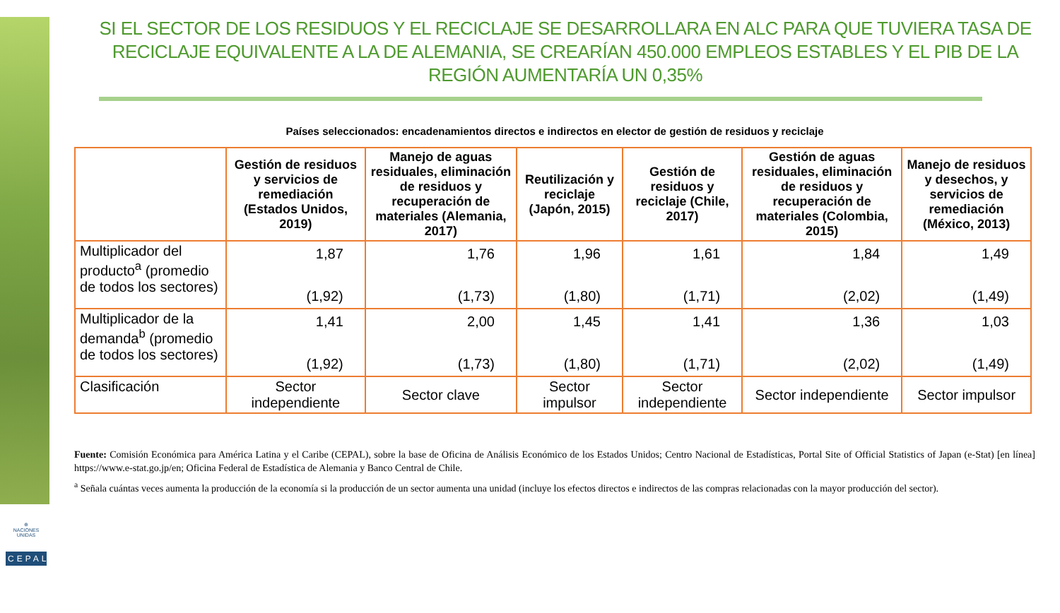⊕
NACIONES UNIDAS
CEPAL
SI EL SECTOR DE LOS RESIDUOS Y EL RECICLAJE SE DESARROLLARA EN ALC PARA QUE TUVIERA TASA DE RECICLAJE EQUIVALENTE A LA DE ALEMANIA, SE CREARÍAN 450.000 EMPLEOS ESTABLES Y EL PIB DE LA REGIÓN AUMENTARÍA UN 0,35%
Países seleccionados: encadenamientos directos e indirectos en elector de gestión de residuos y reciclaje
| | Gestión de residuos y servicios de remediación (Estados Unidos, 2019) | Manejo de aguas residuales, eliminación de residuos y recuperación de materiales (Alemania, 2017) | Reutilización y reciclaje (Japón, 2015) | Gestión de residuos y reciclaje (Chile, 2017) | Gestión de aguas residuales, eliminación de residuos y recuperación de materiales (Colombia, 2015) | Manejo de residuos y desechos, y servicios de remediación (México, 2013) |
| --- | --- | --- | --- | --- | --- | --- |
| Multiplicador del producto<sup>a</sup> (promedio de todos los sectores) | 1,87 (1,92) | 1,76 (1,73) | 1,96 (1,80) | 1,61 (1,71) | 1,84 (2,02) | 1,49 (1,49) |
| Multiplicador de la demanda<sup>b</sup> (promedio de todos los sectores) | 1,41 (1,92) | 2,00 (1,73) | 1,45 (1,80) | 1,41 (1,71) | 1,36 (2,02) | 1,03 (1,49) |
| Clasificación | Sector independiente | Sector clave | Sector impulsor | Sector independiente | Sector independiente | Sector impulsor |
Fuente: Comisión Económica para América Latina y el Caribe (CEPAL), sobre la base de Oficina de Análisis Económico de los Estados Unidos; Centro Nacional de Estadísticas, Portal Site of Official Statistics of Japan (e-Stat) [en línea] https://www.e-stat.go.jp/en; Oficina Federal de Estadística de Alemania y Banco Central de Chile.
<sup>a</sup> Señala cuántas veces aumenta la producción de la economía si la producción de un sector aumenta una unidad (incluye los efectos directos e indirectos de las compras relacionadas con la mayor producción del sector).